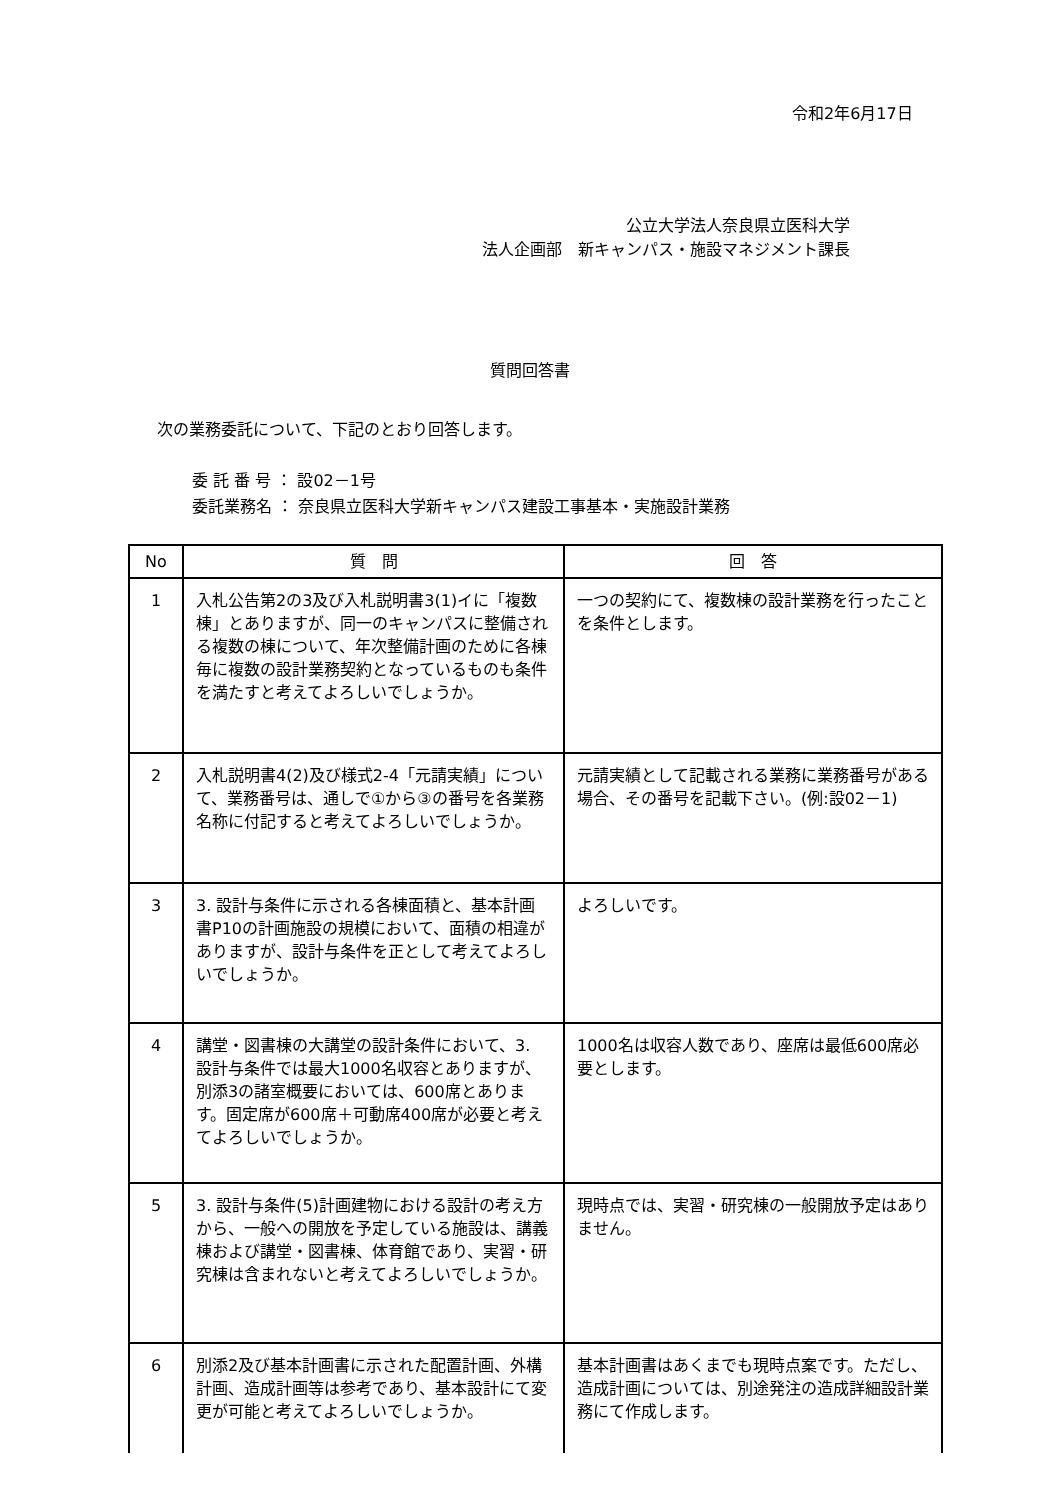令和2年6月17日
公立大学法人奈良県立医科大学
法人企画部　新キャンパス・施設マネジメント課長
質問回答書
次の業務委託について、下記のとおり回答します。
委 託 番 号 ： 設02－1号
委託業務名 ： 奈良県立医科大学新キャンパス建設工事基本・実施設計業務
| No | 質 問 | 回 答 |
| --- | --- | --- |
| 1 | 入札公告第2の3及び入札説明書3(1)イに「複数棟」とありますが、同一のキャンパスに整備される複数の棟について、年次整備計画のために各棟毎に複数の設計業務契約となっているものも条件を満たすと考えてよろしいでしょうか。 | 一つの契約にて、複数棟の設計業務を行ったことを条件とします。 |
| 2 | 入札説明書4(2)及び様式2-4「元請実績」について、業務番号は、通しで①から③の番号を各業務名称に付記すると考えてよろしいでしょうか。 | 元請実績として記載される業務に業務番号がある場合、その番号を記載下さい。(例:設02－1) |
| 3 | 3. 設計与条件に示される各棟面積と、基本計画書P10の計画施設の規模において、面積の相違がありますが、設計与条件を正として考えてよろしいでしょうか。 | よろしいです。 |
| 4 | 講堂・図書棟の大講堂の設計条件において、3. 設計与条件では最大1000名収容とありますが、別添3の諸室概要においては、600席とあります。固定席が600席＋可動席400席が必要と考えてよろしいでしょうか。 | 1000名は収容人数であり、座席は最低600席必要とします。 |
| 5 | 3. 設計与条件(5)計画建物における設計の考え方から、一般への開放を予定している施設は、講義棟および講堂・図書棟、体育館であり、実習・研究棟は含まれないと考えてよろしいでしょうか。 | 現時点では、実習・研究棟の一般開放予定はありません。 |
| 6 | 別添2及び基本計画書に示された配置計画、外構計画、造成計画等は参考であり、基本設計にて変更が可能と考えてよろしいでしょうか。 | 基本計画書はあくまでも現時点案です。ただし、造成計画については、別途発注の造成詳細設計業務にて作成します。 |